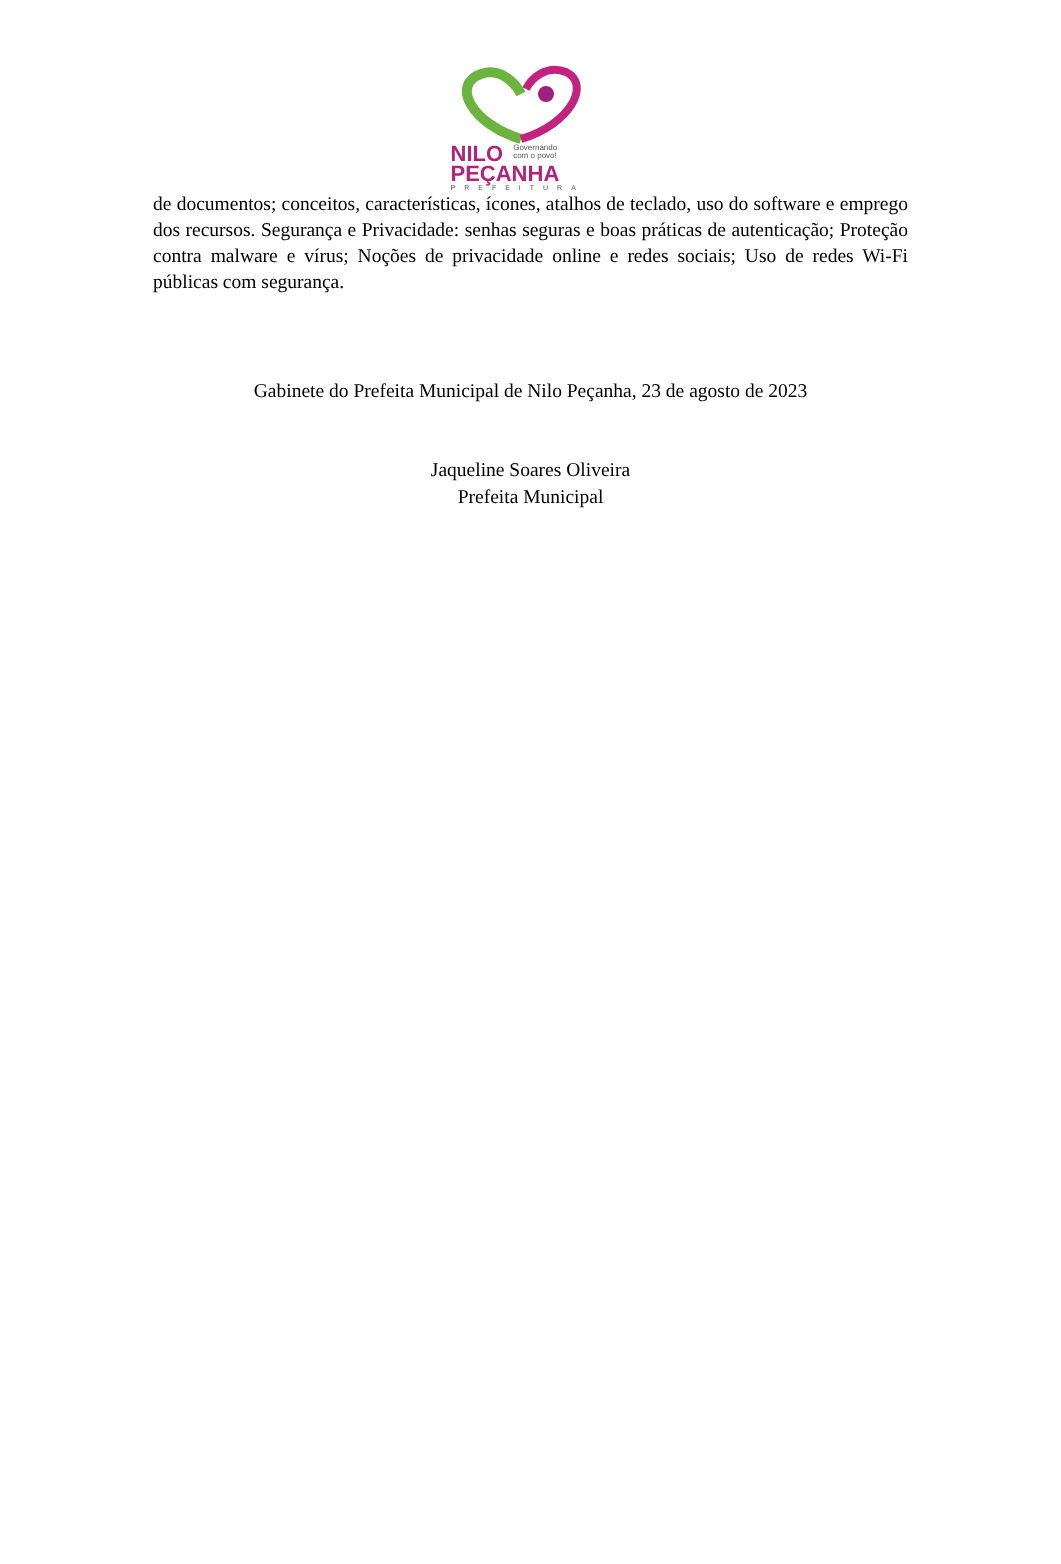NILO Governando
com o povo!
PEÇANHA
PREFEITURA
de documentos; conceitos, características, ícones, atalhos de teclado, uso do software e emprego dos recursos. Segurança e Privacidade: senhas seguras e boas práticas de autenticação; Proteção contra malware e vírus; Noções de privacidade online e redes sociais; Uso de redes Wi-Fi públicas com segurança.
Gabinete do Prefeita Municipal de Nilo Peçanha, 23 de agosto de 2023
Jaqueline Soares Oliveira
Prefeita Municipal